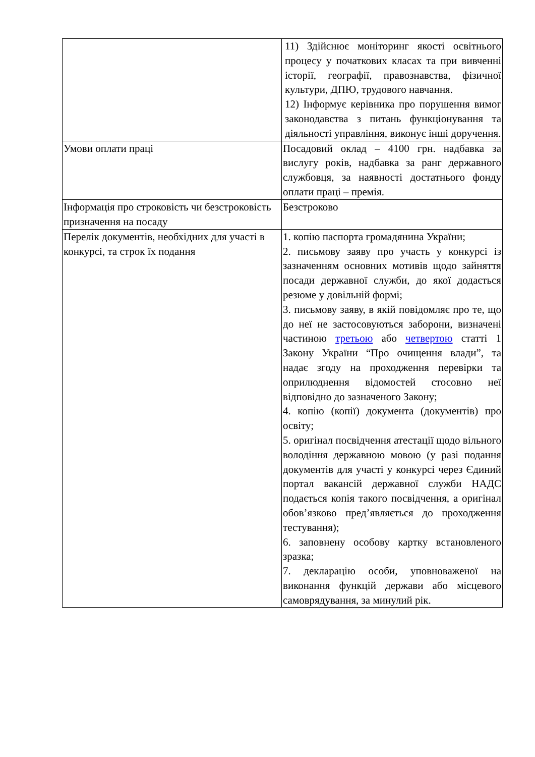| | 11) Здійснює моніторинг якості освітнього процесу у початкових класах та при вивченні історії, географії, правознавства, фізичної культури, ДПЮ, трудового навчання. 12) Інформує керівника про порушення вимог законодавства з питань функціонування та діяльності управління, виконує інші доручення. |
| Умови оплати праці | Посадовий оклад – 4100 грн. надбавка за вислугу років, надбавка за ранг державного службовця, за наявності достатнього фонду оплати праці – премія. |
| Інформація про строковість чи безстроковість призначення на посаду | Безстроково |
| Перелік документів, необхідних для участі в конкурсі, та строк їх подання | 1. копію паспорта громадянина України; 2. письмову заяву про участь у конкурсі із зазначенням основних мотивів щодо зайняття посади державної служби, до якої додається резюме у довільній формі; 3. письмову заяву, в якій повідомляє про те, що до неї не застосовуються заборони, визначені частиною третьою або четвертою статті 1 Закону України “Про очищення влади”, та надає згоду на проходження перевірки та оприлюднення відомостей стосовно неї відповідно до зазначеного Закону; 4. копію (копії) документа (документів) про освіту; 5. оригінал посвідчення атестації щодо вільного володіння державною мовою (у разі подання документів для участі у конкурсі через Єдиний портал вакансій державної служби НАДС подається копія такого посвідчення, а оригінал обов’язково пред’являється до проходження тестування); 6. заповнену особову картку встановленого зразка; 7. декларацію особи, уповноваженої на виконання функцій держави або місцевого самоврядування, за минулий рік. |